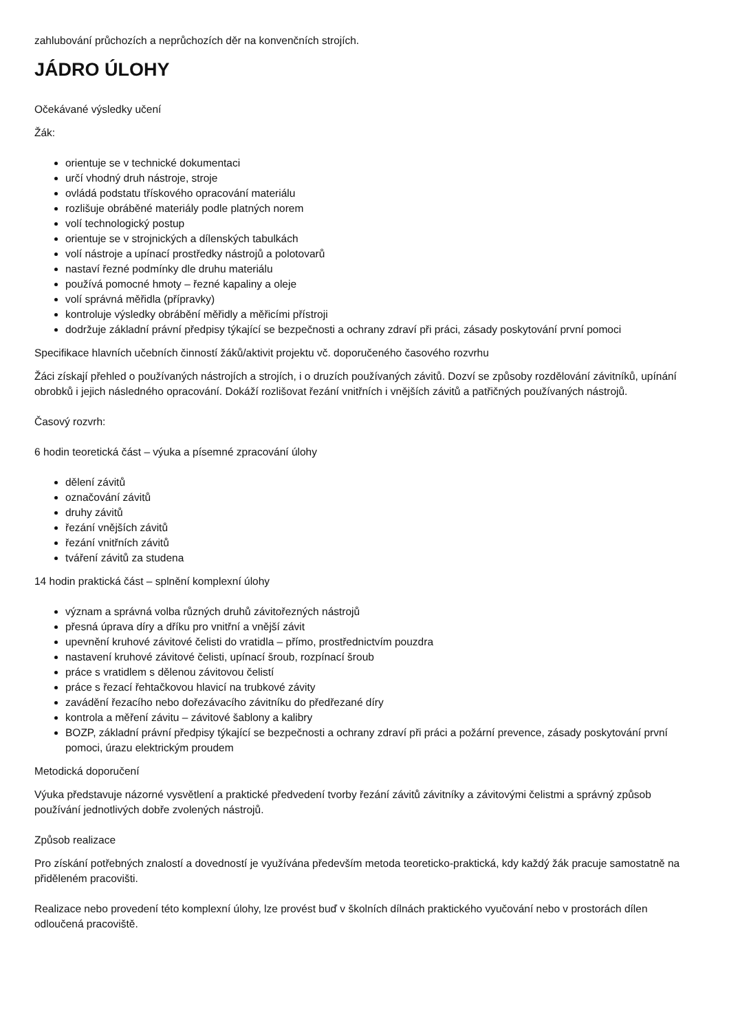zahlubování průchozích a neprůchozích děr na konvenčních strojích.
JÁDRO ÚLOHY
Očekávané výsledky učení
Žák:
orientuje se v technické dokumentaci
určí vhodný druh nástroje, stroje
ovládá podstatu třískového opracování materiálu
rozlišuje obráběné materiály podle platných norem
volí technologický postup
orientuje se v strojnických a dílenských tabulkách
volí nástroje a upínací prostředky nástrojů a polotovarů
nastaví řezné podmínky dle druhu materiálu
používá pomocné hmoty – řezné kapaliny a oleje
volí správná měřidla (přípravky)
kontroluje výsledky obrábění měřidly a měřicími přístroji
dodržuje základní právní předpisy týkající se bezpečnosti a ochrany zdraví při práci, zásady poskytování první pomoci
Specifikace hlavních učebních činností žáků/aktivit projektu vč. doporučeného časového rozvrhu
Žáci získají přehled o používaných nástrojích a strojích, i o druzích používaných závitů. Dozví se způsoby rozdělování závitníků, upínání obrobků i jejich následného opracování. Dokáží rozlišovat řezání vnitřních i vnějších závitů a patřičných používaných nástrojů.
Časový rozvrh:
6 hodin teoretická část – výuka a písemné zpracování úlohy
dělení závitů
označování závitů
druhy závitů
řezání vnějších závitů
řezání vnitřních závitů
tváření závitů za studena
14 hodin praktická část – splnění komplexní úlohy
význam a správná volba různých druhů závitořezných nástrojů
přesná úprava díry a dříku pro vnitřní a vnější závit
upevnění kruhové závitové čelisti do vratidla – přímo, prostřednictvím pouzdra
nastavení kruhové závitové čelisti, upínací šroub, rozpínací šroub
práce s vratidlem s dělenou závitovou čelistí
práce s řezací řehtačkovou hlavicí na trubkové závity
zavádění řezacího nebo dořezávacího závitníku do předřezané díry
kontrola a měření závitu – závitové šablony a kalibry
BOZP, základní právní předpisy týkající se bezpečnosti a ochrany zdraví při práci a požární prevence, zásady poskytování první pomoci, úrazu elektrickým proudem
Metodická doporučení
Výuka představuje názorné vysvětlení a praktické předvedení tvorby řezání závitů závitníky a závitovými čelistmi a správný způsob používání jednotlivých dobře zvolených nástrojů.
Způsob realizace
Pro získání potřebných znalostí a dovedností je využívána především metoda teoreticko-praktická, kdy každý žák pracuje samostatně na přiděleném pracovišti.
Realizace nebo provedení této komplexní úlohy, lze provést buď v školních dílnách praktického vyučování nebo v prostorách dílen odloučená pracoviště.